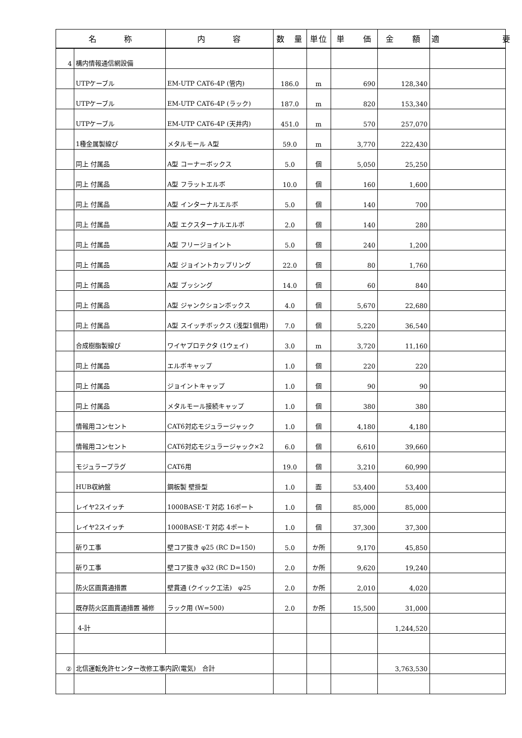| 名 称 | | 内 容 | 数 量 | 単位 | 単 価 | 金 額 | 適 要 |
| --- | --- | --- | --- | --- | --- | --- | --- |
| 4 | 構内情報通信網設備 | | | | | | |
| | UTPケーブル | EM-UTP CAT6-4P (管内) | 186.0 | m | 690 | 128,340 | |
| | UTPケーブル | EM-UTP CAT6-4P (ラック) | 187.0 | m | 820 | 153,340 | |
| | UTPケーブル | EM-UTP CAT6-4P (天井内) | 451.0 | m | 570 | 257,070 | |
| | 1種金属製線ぴ | メタルモール A型 | 59.0 | m | 3,770 | 222,430 | |
| | 同上 付属品 | A型 コーナーボックス | 5.0 | 個 | 5,050 | 25,250 | |
| | 同上 付属品 | A型 フラットエルボ | 10.0 | 個 | 160 | 1,600 | |
| | 同上 付属品 | A型 インターナルエルボ | 5.0 | 個 | 140 | 700 | |
| | 同上 付属品 | A型 エクスターナルエルボ | 2.0 | 個 | 140 | 280 | |
| | 同上 付属品 | A型 フリージョイント | 5.0 | 個 | 240 | 1,200 | |
| | 同上 付属品 | A型 ジョイントカップリング | 22.0 | 個 | 80 | 1,760 | |
| | 同上 付属品 | A型 ブッシング | 14.0 | 個 | 60 | 840 | |
| | 同上 付属品 | A型 ジャンクションボックス | 4.0 | 個 | 5,670 | 22,680 | |
| | 同上 付属品 | A型 スイッチボックス (浅型1個用) | 7.0 | 個 | 5,220 | 36,540 | |
| | 合成樹脂製線ぴ | ワイヤプロテクタ (1ウェイ) | 3.0 | m | 3,720 | 11,160 | |
| | 同上 付属品 | エルボキャップ | 1.0 | 個 | 220 | 220 | |
| | 同上 付属品 | ジョイントキャップ | 1.0 | 個 | 90 | 90 | |
| | 同上 付属品 | メタルモール接続キャップ | 1.0 | 個 | 380 | 380 | |
| | 情報用コンセント | CAT6対応モジュラージャック | 1.0 | 個 | 4,180 | 4,180 | |
| | 情報用コンセント | CAT6対応モジュラージャック×2 | 6.0 | 個 | 6,610 | 39,660 | |
| | モジュラープラグ | CAT6用 | 19.0 | 個 | 3,210 | 60,990 | |
| | HUB収納盤 | 鋼板製 壁掛型 | 1.0 | 面 | 53,400 | 53,400 | |
| | レイヤ2スイッチ | 1000BASE･T 対応 16ポート | 1.0 | 個 | 85,000 | 85,000 | |
| | レイヤ2スイッチ | 1000BASE･T 対応 4ポート | 1.0 | 個 | 37,300 | 37,300 | |
| | 斫り工事 | 壁コア抜き φ25 (RC D=150) | 5.0 | か所 | 9,170 | 45,850 | |
| | 斫り工事 | 壁コア抜き φ32 (RC D=150) | 2.0 | か所 | 9,620 | 19,240 | |
| | 防火区画貫通措置 | 壁貫通 (クイック工法) φ25 | 2.0 | か所 | 2,010 | 4,020 | |
| | 既存防火区画貫通措置 補修 | ラック用 (W=500) | 2.0 | か所 | 15,500 | 31,000 | |
| | 4-計 | | | | | 1,244,520 | |
| ② | 北信運転免許センター改修工事内訳(電気) 合計 | | | | | 3,763,530 | |